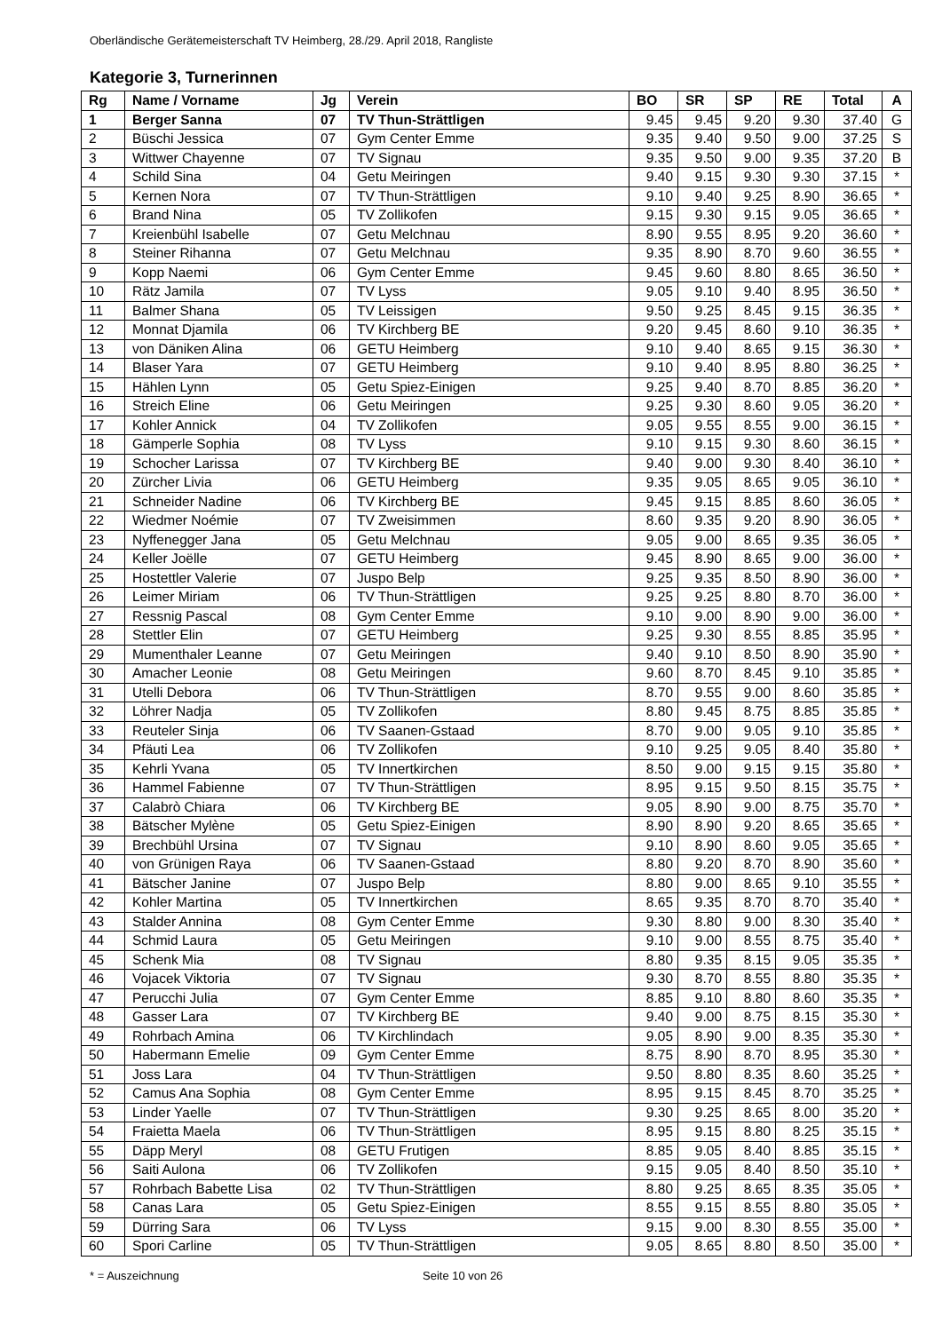Oberländische Gerätemeisterschaft TV Heimberg, 28./29. April 2018, Rangliste
Kategorie 3, Turnerinnen
| Rg | Name / Vorname | Jg | Verein | BO | SR | SP | RE | Total | A |
| --- | --- | --- | --- | --- | --- | --- | --- | --- | --- |
| 1 | Berger Sanna | 07 | TV Thun-Strättligen | 9.45 | 9.45 | 9.20 | 9.30 | 37.40 | G |
| 2 | Büschi Jessica | 07 | Gym Center Emme | 9.35 | 9.40 | 9.50 | 9.00 | 37.25 | S |
| 3 | Wittwer Chayenne | 07 | TV Signau | 9.35 | 9.50 | 9.00 | 9.35 | 37.20 | B |
| 4 | Schild Sina | 04 | Getu Meiringen | 9.40 | 9.15 | 9.30 | 9.30 | 37.15 | * |
| 5 | Kernen Nora | 07 | TV Thun-Strättligen | 9.10 | 9.40 | 9.25 | 8.90 | 36.65 | * |
| 6 | Brand Nina | 05 | TV Zollikofen | 9.15 | 9.30 | 9.15 | 9.05 | 36.65 | * |
| 7 | Kreienbühl Isabelle | 07 | Getu Melchnau | 8.90 | 9.55 | 8.95 | 9.20 | 36.60 | * |
| 8 | Steiner Rihanna | 07 | Getu Melchnau | 9.35 | 8.90 | 8.70 | 9.60 | 36.55 | * |
| 9 | Kopp Naemi | 06 | Gym Center Emme | 9.45 | 9.60 | 8.80 | 8.65 | 36.50 | * |
| 10 | Rätz Jamila | 07 | TV Lyss | 9.05 | 9.10 | 9.40 | 8.95 | 36.50 | * |
| 11 | Balmer Shana | 05 | TV Leissigen | 9.50 | 9.25 | 8.45 | 9.15 | 36.35 | * |
| 12 | Monnat Djamila | 06 | TV Kirchberg BE | 9.20 | 9.45 | 8.60 | 9.10 | 36.35 | * |
| 13 | von Däniken Alina | 06 | GETU Heimberg | 9.10 | 9.40 | 8.65 | 9.15 | 36.30 | * |
| 14 | Blaser Yara | 07 | GETU Heimberg | 9.10 | 9.40 | 8.95 | 8.80 | 36.25 | * |
| 15 | Hählen Lynn | 05 | Getu Spiez-Einigen | 9.25 | 9.40 | 8.70 | 8.85 | 36.20 | * |
| 16 | Streich Eline | 06 | Getu Meiringen | 9.25 | 9.30 | 8.60 | 9.05 | 36.20 | * |
| 17 | Kohler Annick | 04 | TV Zollikofen | 9.05 | 9.55 | 8.55 | 9.00 | 36.15 | * |
| 18 | Gämperle Sophia | 08 | TV Lyss | 9.10 | 9.15 | 9.30 | 8.60 | 36.15 | * |
| 19 | Schocher Larissa | 07 | TV Kirchberg BE | 9.40 | 9.00 | 9.30 | 8.40 | 36.10 | * |
| 20 | Zürcher Livia | 06 | GETU Heimberg | 9.35 | 9.05 | 8.65 | 9.05 | 36.10 | * |
| 21 | Schneider Nadine | 06 | TV Kirchberg BE | 9.45 | 9.15 | 8.85 | 8.60 | 36.05 | * |
| 22 | Wiedmer Noémie | 07 | TV Zweisimmen | 8.60 | 9.35 | 9.20 | 8.90 | 36.05 | * |
| 23 | Nyffenegger Jana | 05 | Getu Melchnau | 9.05 | 9.00 | 8.65 | 9.35 | 36.05 | * |
| 24 | Keller Joëlle | 07 | GETU Heimberg | 9.45 | 8.90 | 8.65 | 9.00 | 36.00 | * |
| 25 | Hostettler Valerie | 07 | Juspo Belp | 9.25 | 9.35 | 8.50 | 8.90 | 36.00 | * |
| 26 | Leimer Miriam | 06 | TV Thun-Strättligen | 9.25 | 9.25 | 8.80 | 8.70 | 36.00 | * |
| 27 | Ressnig Pascal | 08 | Gym Center Emme | 9.10 | 9.00 | 8.90 | 9.00 | 36.00 | * |
| 28 | Stettler Elin | 07 | GETU Heimberg | 9.25 | 9.30 | 8.55 | 8.85 | 35.95 | * |
| 29 | Mumenthaler Leanne | 07 | Getu Meiringen | 9.40 | 9.10 | 8.50 | 8.90 | 35.90 | * |
| 30 | Amacher Leonie | 08 | Getu Meiringen | 9.60 | 8.70 | 8.45 | 9.10 | 35.85 | * |
| 31 | Utelli Debora | 06 | TV Thun-Strättligen | 8.70 | 9.55 | 9.00 | 8.60 | 35.85 | * |
| 32 | Löhrer Nadja | 05 | TV Zollikofen | 8.80 | 9.45 | 8.75 | 8.85 | 35.85 | * |
| 33 | Reuteler Sinja | 06 | TV Saanen-Gstaad | 8.70 | 9.00 | 9.05 | 9.10 | 35.85 | * |
| 34 | Pfäuti Lea | 06 | TV Zollikofen | 9.10 | 9.25 | 9.05 | 8.40 | 35.80 | * |
| 35 | Kehrli Yvana | 05 | TV Innertkirchen | 8.50 | 9.00 | 9.15 | 9.15 | 35.80 | * |
| 36 | Hammel Fabienne | 07 | TV Thun-Strättligen | 8.95 | 9.15 | 9.50 | 8.15 | 35.75 | * |
| 37 | Calabrò Chiara | 06 | TV Kirchberg BE | 9.05 | 8.90 | 9.00 | 8.75 | 35.70 | * |
| 38 | Bätscher Mylène | 05 | Getu Spiez-Einigen | 8.90 | 8.90 | 9.20 | 8.65 | 35.65 | * |
| 39 | Brechbühl Ursina | 07 | TV Signau | 9.10 | 8.90 | 8.60 | 9.05 | 35.65 | * |
| 40 | von Grünigen Raya | 06 | TV Saanen-Gstaad | 8.80 | 9.20 | 8.70 | 8.90 | 35.60 | * |
| 41 | Bätscher Janine | 07 | Juspo Belp | 8.80 | 9.00 | 8.65 | 9.10 | 35.55 | * |
| 42 | Kohler Martina | 05 | TV Innertkirchen | 8.65 | 9.35 | 8.70 | 8.70 | 35.40 | * |
| 43 | Stalder Annina | 08 | Gym Center Emme | 9.30 | 8.80 | 9.00 | 8.30 | 35.40 | * |
| 44 | Schmid Laura | 05 | Getu Meiringen | 9.10 | 9.00 | 8.55 | 8.75 | 35.40 | * |
| 45 | Schenk Mia | 08 | TV Signau | 8.80 | 9.35 | 8.15 | 9.05 | 35.35 | * |
| 46 | Vojacek Viktoria | 07 | TV Signau | 9.30 | 8.70 | 8.55 | 8.80 | 35.35 | * |
| 47 | Perucchi Julia | 07 | Gym Center Emme | 8.85 | 9.10 | 8.80 | 8.60 | 35.35 | * |
| 48 | Gasser Lara | 07 | TV Kirchberg BE | 9.40 | 9.00 | 8.75 | 8.15 | 35.30 | * |
| 49 | Rohrbach Amina | 06 | TV Kirchlindach | 9.05 | 8.90 | 9.00 | 8.35 | 35.30 | * |
| 50 | Habermann Emelie | 09 | Gym Center Emme | 8.75 | 8.90 | 8.70 | 8.95 | 35.30 | * |
| 51 | Joss Lara | 04 | TV Thun-Strättligen | 9.50 | 8.80 | 8.35 | 8.60 | 35.25 | * |
| 52 | Camus Ana Sophia | 08 | Gym Center Emme | 8.95 | 9.15 | 8.45 | 8.70 | 35.25 | * |
| 53 | Linder Yaelle | 07 | TV Thun-Strättligen | 9.30 | 9.25 | 8.65 | 8.00 | 35.20 | * |
| 54 | Fraietta Maela | 06 | TV Thun-Strättligen | 8.95 | 9.15 | 8.80 | 8.25 | 35.15 | * |
| 55 | Däpp Meryl | 08 | GETU Frutigen | 8.85 | 9.05 | 8.40 | 8.85 | 35.15 | * |
| 56 | Saiti Aulona | 06 | TV Zollikofen | 9.15 | 9.05 | 8.40 | 8.50 | 35.10 | * |
| 57 | Rohrbach Babette Lisa | 02 | TV Thun-Strättligen | 8.80 | 9.25 | 8.65 | 8.35 | 35.05 | * |
| 58 | Canas Lara | 05 | Getu Spiez-Einigen | 8.55 | 9.15 | 8.55 | 8.80 | 35.05 | * |
| 59 | Dürring Sara | 06 | TV Lyss | 9.15 | 9.00 | 8.30 | 8.55 | 35.00 | * |
| 60 | Spori Carline | 05 | TV Thun-Strättligen | 9.05 | 8.65 | 8.80 | 8.50 | 35.00 | * |
* = Auszeichnung Seite 10 von 26